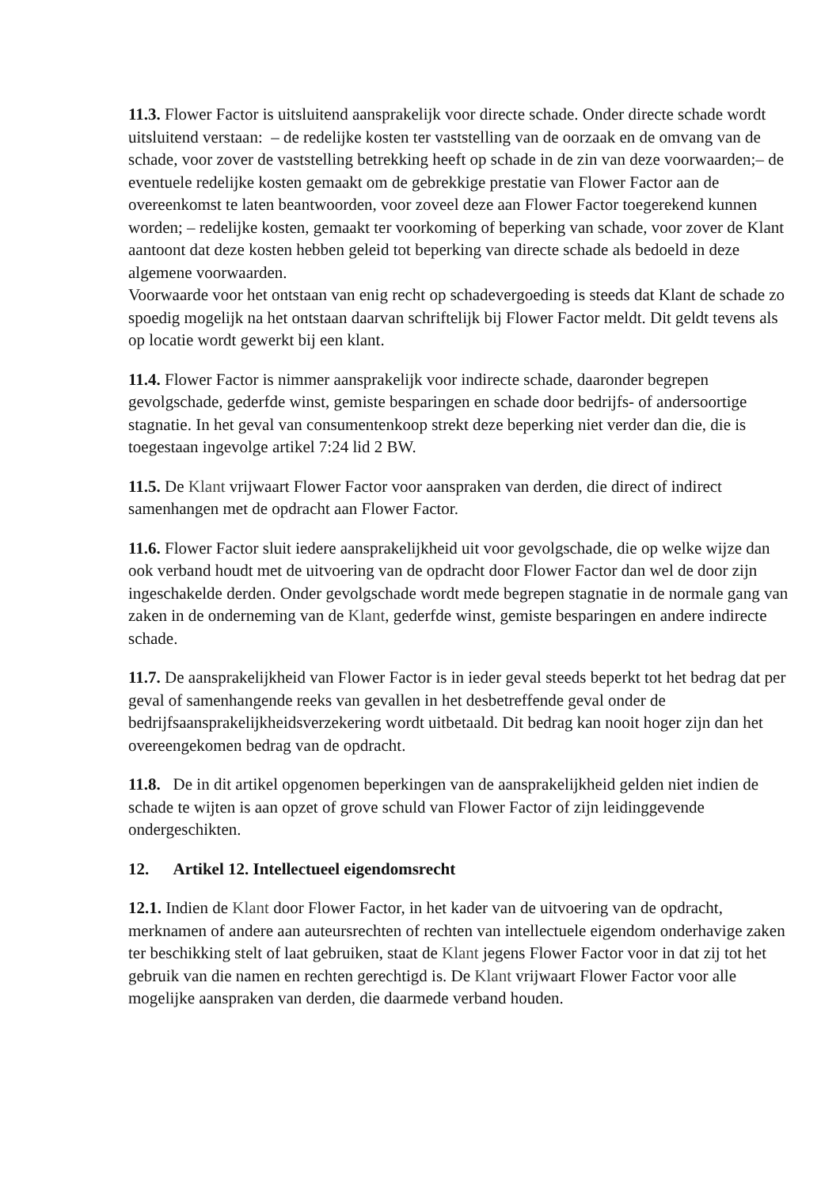11.3. Flower Factor is uitsluitend aansprakelijk voor directe schade. Onder directe schade wordt uitsluitend verstaan: – de redelijke kosten ter vaststelling van de oorzaak en de omvang van de schade, voor zover de vaststelling betrekking heeft op schade in de zin van deze voorwaarden;– de eventuele redelijke kosten gemaakt om de gebrekkige prestatie van Flower Factor aan de overeenkomst te laten beantwoorden, voor zoveel deze aan Flower Factor toegerekend kunnen worden; – redelijke kosten, gemaakt ter voorkoming of beperking van schade, voor zover de Klant aantoont dat deze kosten hebben geleid tot beperking van directe schade als bedoeld in deze algemene voorwaarden.
Voorwaarde voor het ontstaan van enig recht op schadevergoeding is steeds dat Klant de schade zo spoedig mogelijk na het ontstaan daarvan schriftelijk bij Flower Factor meldt. Dit geldt tevens als op locatie wordt gewerkt bij een klant.
11.4. Flower Factor is nimmer aansprakelijk voor indirecte schade, daaronder begrepen gevolgschade, gederfde winst, gemiste besparingen en schade door bedrijfs- of andersoortige stagnatie. In het geval van consumentenkoop strekt deze beperking niet verder dan die, die is toegestaan ingevolge artikel 7:24 lid 2 BW.
11.5. De Klant vrijwaart Flower Factor voor aanspraken van derden, die direct of indirect samenhangen met de opdracht aan Flower Factor.
11.6. Flower Factor sluit iedere aansprakelijkheid uit voor gevolgschade, die op welke wijze dan ook verband houdt met de uitvoering van de opdracht door Flower Factor dan wel de door zijn ingeschakelde derden. Onder gevolgschade wordt mede begrepen stagnatie in de normale gang van zaken in de onderneming van de Klant, gederfde winst, gemiste besparingen en andere indirecte schade.
11.7. De aansprakelijkheid van Flower Factor is in ieder geval steeds beperkt tot het bedrag dat per geval of samenhangende reeks van gevallen in het desbetreffende geval onder de bedrijfsaansprakelijkheidsverzekering wordt uitbetaald. Dit bedrag kan nooit hoger zijn dan het overeengekomen bedrag van de opdracht.
11.8. De in dit artikel opgenomen beperkingen van de aansprakelijkheid gelden niet indien de schade te wijten is aan opzet of grove schuld van Flower Factor of zijn leidinggevende ondergeschikten.
12. Artikel 12. Intellectueel eigendomsrecht
12.1. Indien de Klant door Flower Factor, in het kader van de uitvoering van de opdracht, merknamen of andere aan auteursrechten of rechten van intellectuele eigendom onderhavige zaken ter beschikking stelt of laat gebruiken, staat de Klant jegens Flower Factor voor in dat zij tot het gebruik van die namen en rechten gerechtigd is. De Klant vrijwaart Flower Factor voor alle mogelijke aanspraken van derden, die daarmede verband houden.